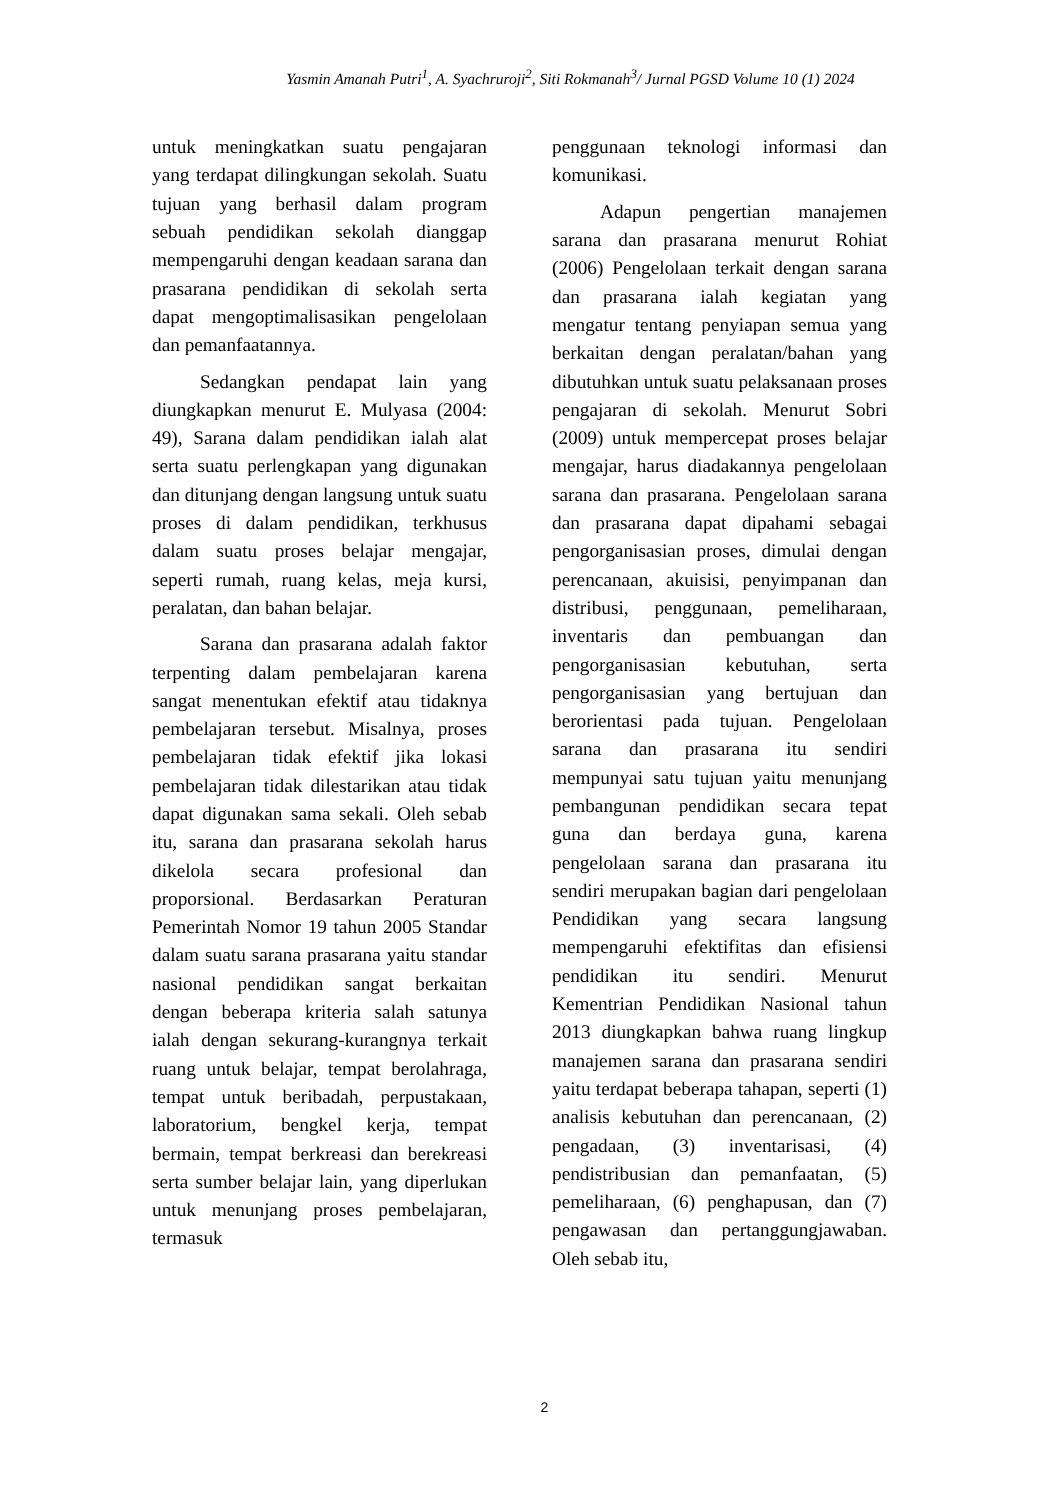Yasmin Amanah Putri<sup>1</sup>, A. Syachruroji<sup>2</sup>, Siti Rokmanah<sup>3</sup>/ Jurnal PGSD Volume 10 (1) 2024
untuk meningkatkan suatu pengajaran yang terdapat dilingkungan sekolah. Suatu tujuan yang berhasil dalam program sebuah pendidikan sekolah dianggap mempengaruhi dengan keadaan sarana dan prasarana pendidikan di sekolah serta dapat mengoptimalisasikan pengelolaan dan pemanfaatannya.
Sedangkan pendapat lain yang diungkapkan menurut E. Mulyasa (2004: 49), Sarana dalam pendidikan ialah alat serta suatu perlengkapan yang digunakan dan ditunjang dengan langsung untuk suatu proses di dalam pendidikan, terkhusus dalam suatu proses belajar mengajar, seperti rumah, ruang kelas, meja kursi, peralatan, dan bahan belajar.
Sarana dan prasarana adalah faktor terpenting dalam pembelajaran karena sangat menentukan efektif atau tidaknya pembelajaran tersebut. Misalnya, proses pembelajaran tidak efektif jika lokasi pembelajaran tidak dilestarikan atau tidak dapat digunakan sama sekali. Oleh sebab itu, sarana dan prasarana sekolah harus dikelola secara profesional dan proporsional. Berdasarkan Peraturan Pemerintah Nomor 19 tahun 2005 Standar dalam suatu sarana prasarana yaitu standar nasional pendidikan sangat berkaitan dengan beberapa kriteria salah satunya ialah dengan sekurang-kurangnya terkait ruang untuk belajar, tempat berolahraga, tempat untuk beribadah, perpustakaan, laboratorium, bengkel kerja, tempat bermain, tempat berkreasi dan berekreasi serta sumber belajar lain, yang diperlukan untuk menunjang proses pembelajaran, termasuk
penggunaan teknologi informasi dan komunikasi.
Adapun pengertian manajemen sarana dan prasarana menurut Rohiat (2006) Pengelolaan terkait dengan sarana dan prasarana ialah kegiatan yang mengatur tentang penyiapan semua yang berkaitan dengan peralatan/bahan yang dibutuhkan untuk suatu pelaksanaan proses pengajaran di sekolah. Menurut Sobri (2009) untuk mempercepat proses belajar mengajar, harus diadakannya pengelolaan sarana dan prasarana. Pengelolaan sarana dan prasarana dapat dipahami sebagai pengorganisasian proses, dimulai dengan perencanaan, akuisisi, penyimpanan dan distribusi, penggunaan, pemeliharaan, inventaris dan pembuangan dan pengorganisasian kebutuhan, serta pengorganisasian yang bertujuan dan berorientasi pada tujuan. Pengelolaan sarana dan prasarana itu sendiri mempunyai satu tujuan yaitu menunjang pembangunan pendidikan secara tepat guna dan berdaya guna, karena pengelolaan sarana dan prasarana itu sendiri merupakan bagian dari pengelolaan Pendidikan yang secara langsung mempengaruhi efektifitas dan efisiensi pendidikan itu sendiri. Menurut Kementrian Pendidikan Nasional tahun 2013 diungkapkan bahwa ruang lingkup manajemen sarana dan prasarana sendiri yaitu terdapat beberapa tahapan, seperti (1) analisis kebutuhan dan perencanaan, (2) pengadaan, (3) inventarisasi, (4) pendistribusian dan pemanfaatan, (5) pemeliharaan, (6) penghapusan, dan (7) pengawasan dan pertanggungjawaban. Oleh sebab itu,
2